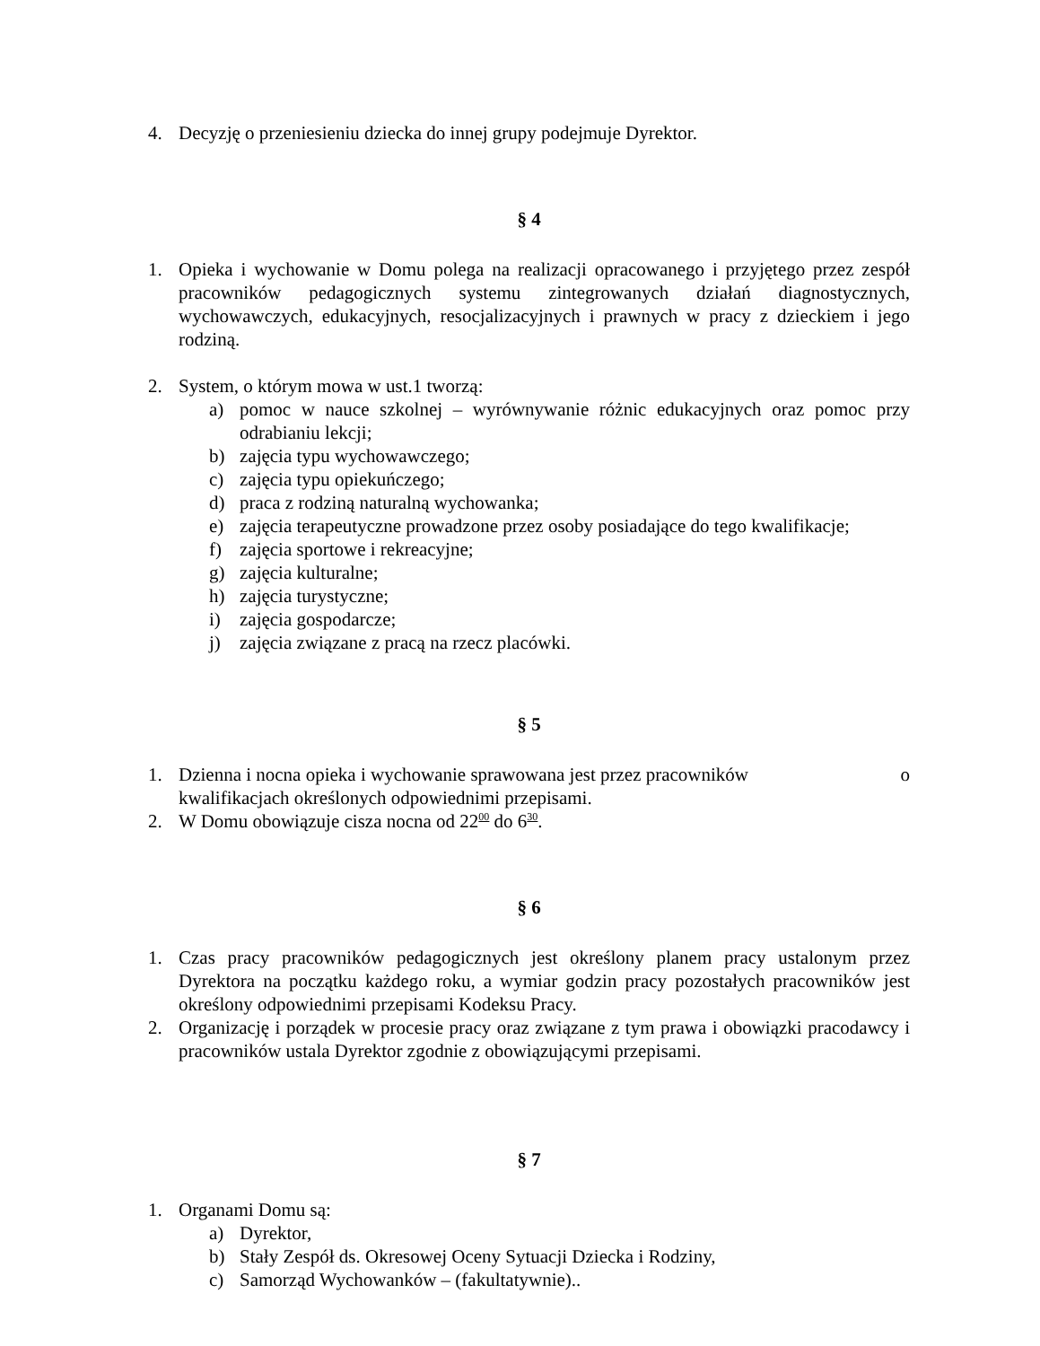4. Decyzję o przeniesieniu dziecka do innej grupy podejmuje Dyrektor.
§ 4
1. Opieka i wychowanie w Domu polega na realizacji opracowanego i przyjętego przez zespół pracowników pedagogicznych systemu zintegrowanych działań diagnostycznych, wychowawczych, edukacyjnych, resocjalizacyjnych i prawnych w pracy z dzieckiem i jego rodziną.
2. System, o którym mowa w ust.1 tworzą:
a) pomoc w nauce szkolnej – wyrównywanie różnic edukacyjnych oraz pomoc przy odrabianiu lekcji;
b) zajęcia typu wychowawczego;
c) zajęcia typu opiekuńczego;
d) praca z rodziną naturalną wychowanka;
e) zajęcia terapeutyczne prowadzone przez osoby posiadające do tego kwalifikacje;
f) zajęcia sportowe i rekreacyjne;
g) zajęcia kulturalne;
h) zajęcia turystyczne;
i) zajęcia gospodarcze;
j) zajęcia związane z pracą na rzecz placówki.
§ 5
1. Dzienna i nocna opieka i wychowanie sprawowana jest przez pracowników o
kwalifikacjach określonych odpowiednimi przepisami.
2. W Domu obowiązuje cisza nocna od 22<sup>00</sup> do 6<sup>30</sup>.
§ 6
1. Czas pracy pracowników pedagogicznych jest określony planem pracy ustalonym przez Dyrektora na początku każdego roku, a wymiar godzin pracy pozostałych pracowników jest określony odpowiednimi przepisami Kodeksu Pracy.
2. Organizację i porządek w procesie pracy oraz związane z tym prawa i obowiązki pracodawcy i pracowników ustala Dyrektor zgodnie z obowiązującymi przepisami.
§ 7
1. Organami Domu są:
a) Dyrektor,
b) Stały Zespół ds. Okresowej Oceny Sytuacji Dziecka i Rodziny,
c) Samorząd Wychowanków – (fakultatywnie)..